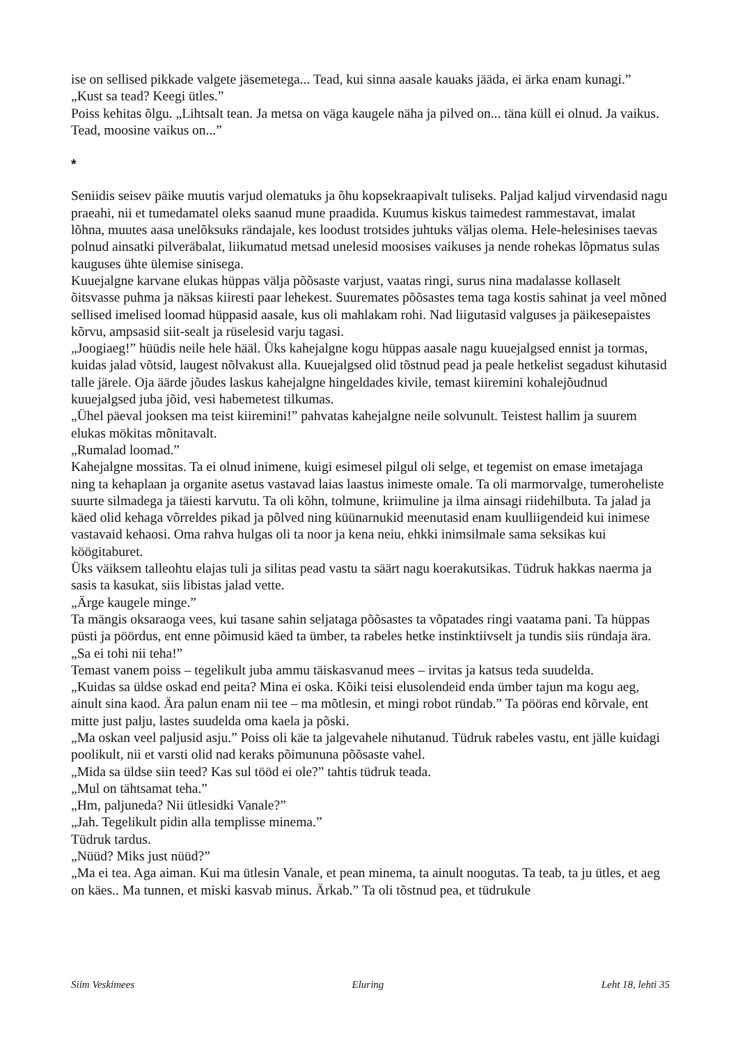ise on sellised pikkade valgete jäsemetega... Tead, kui sinna aasale kauaks jääda, ei ärka enam kunagi.”
„Kust sa tead? Keegi ütles.”
Poiss kehitas õlgu. „Lihtsalt tean. Ja metsa on väga kaugele näha ja pilved on... täna küll ei olnud. Ja vaikus. Tead, moosine vaikus on...”
*
Seniidis seisev päike muutis varjud olematuks ja õhu kopsekraapivalt tuliseks. Paljad kaljud virvendasid nagu praeahi, nii et tumedamatel oleks saanud mune praadida. Kuumus kiskus taimedest rammestavat, imalat lõhna, muutes aasa unelõksuks rändajale, kes loodust trotsides juhtuks väljas olema. Hele-helesinises taevas polnud ainsatki pilveräbalat, liikumatud metsad unelesid moosises vaikuses ja nende rohekas lõpmatus sulas kauguses ühte ülemise sinisega.
Kuuejalgne karvane elukas hüppas välja põõsaste varjust, vaatas ringi, surus nina madalasse kollaselt õitsvasse puhma ja näksas kiiresti paar lehekest. Suuremates põõsastes tema taga kostis sahinat ja veel mõned sellised imelised loomad hüppasid aasale, kus oli mahlakam rohi. Nad liigutasid valguses ja päikesepaistes kõrvu, ampsasid siit-sealt ja rüselesid varju tagasi.
„Joogiaeg!” hüüdis neile hele hääl. Üks kahejalgne kogu hüppas aasale nagu kuuejalgsed ennist ja tormas, kuidas jalad võtsid, laugest nõlvakust alla. Kuuejalgsed olid tõstnud pead ja peale hetkelist segadust kihutasid talle järele. Oja äärde jõudes laskus kahejalgne hingeldades kivile, temast kiiremini kohalejõudnud kuuejalgsed juba jõid, vesi habemetest tilkumas.
„Ühel päeval jooksen ma teist kiiremini!” pahvatas kahejalgne neile solvunult. Teistest hallim ja suurem elukas mökitas mõnitavalt.
„Rumalad loomad.”
Kahejalgne mossitas. Ta ei olnud inimene, kuigi esimesel pilgul oli selge, et tegemist on emase imetajaga ning ta kehaplaan ja organite asetus vastavad laias laastus inimeste omale. Ta oli marmorvalge, tumeroheliste suurte silmadega ja täiesti karvutu. Ta oli kõhn, tolmune, kriimuline ja ilma ainsagi riidehilbuta. Ta jalad ja käed olid kehaga võrreldes pikad ja põlved ning küünarnukid meenutasid enam kuulliigendeid kui inimese vastavaid kehaosi. Oma rahva hulgas oli ta noor ja kena neiu, ehkki inimsilmale sama seksikas kui köögitaburet.
Üks väiksem talleohtu elajas tuli ja silitas pead vastu ta säärt nagu koerakutsikas. Tüdruk hakkas naerma ja sasis ta kasukat, siis libistas jalad vette.
„Ärge kaugele minge.”
Ta mängis oksaraoga vees, kui tasane sahin seljataga põõsastes ta võpatades ringi vaatama pani. Ta hüppas püsti ja pöördus, ent enne põimusid käed ta ümber, ta rabeles hetke instinktiivselt ja tundis siis ründaja ära.
„Sa ei tohi nii teha!”
Temast vanem poiss – tegelikult juba ammu täiskasvanud mees – irvitas ja katsus teda suudelda.
„Kuidas sa üldse oskad end peita? Mina ei oska. Kõiki teisi elusolendeid enda ümber tajun ma kogu aeg, ainult sina kaod. Ära palun enam nii tee – ma mõtlesin, et mingi robot ründab.” Ta pööras end kõrvale, ent mitte just palju, lastes suudelda oma kaela ja põski.
„Ma oskan veel paljusid asju.” Poiss oli käe ta jalgevahele nihutanud. Tüdruk rabeles vastu, ent jälle kuidagi poolikult, nii et varsti olid nad keraks põimununa põõsaste vahel.
„Mida sa üldse siin teed? Kas sul tööd ei ole?” tahtis tüdruk teada.
„Mul on tähtsamat teha.”
„Hm, paljuneda? Nii ütlesidki Vanale?”
„Jah. Tegelikult pidin alla templisse minema.”
Tüdruk tardus.
„Nüüd? Miks just nüüd?”
„Ma ei tea. Aga aiman. Kui ma ütlesin Vanale, et pean minema, ta ainult noogutas. Ta teab, ta ju ütles, et aeg on käes.. Ma tunnen, et miski kasvab minus. Ärkab.” Ta oli tõstnud pea, et tüdrukule
Siim Veskimees Eluring Leht 18, lehti 35